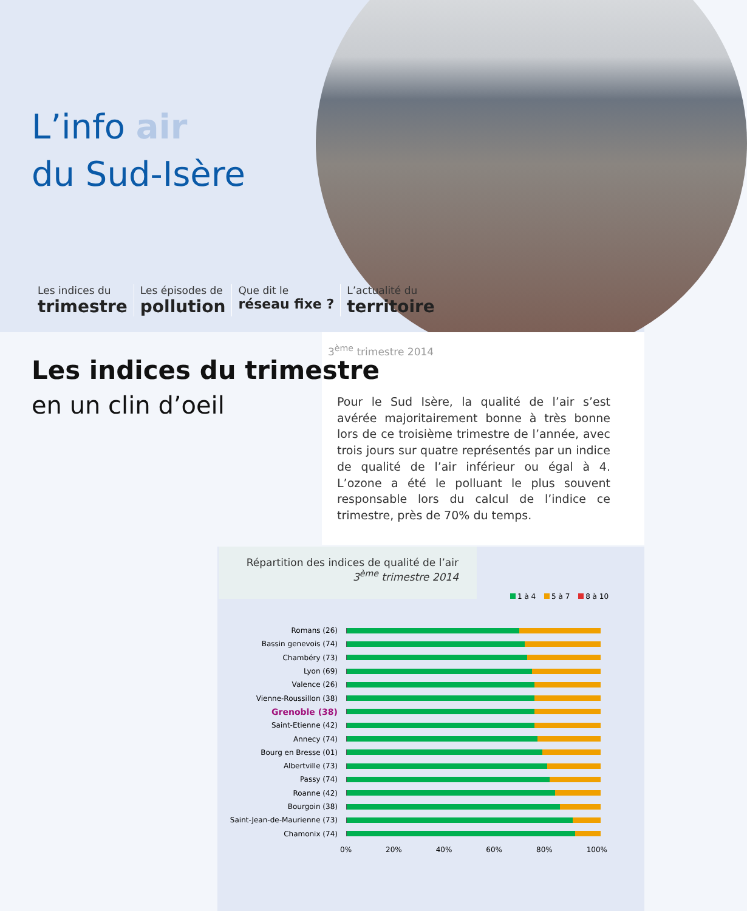L’info air
du Sud-Isère
Les indices du
trimestre
Les épisodes de
pollution
Que dit le
réseau fixe ?
L’actualité du
territoire
3<sup>ème</sup> trimestre 2014
Les indices du trimestre
en un clin d’oeil
Pour le Sud Isère, la qualité de l’air s’est avérée majoritairement bonne à très bonne lors de ce troisième trimestre de l’année, avec trois jours sur quatre représentés par un indice de qualité de l’air inférieur ou égal à 4. L’ozone a été le polluant le plus souvent responsable lors du calcul de l’indice ce trimestre, près de 70% du temps.
Répartition des indices de qualité de l’air
3<sup>ème</sup> trimestre 2014
1 à 4 5 à 7 8 à 10
Romans (26)
Bassin genevois (74)
Chambéry (73)
Lyon (69)
Valence (26)
Vienne-Roussillon (38)
Grenoble (38)
Saint-Etienne (42)
Annecy (74)
Bourg en Bresse (01)
Albertville (73)
Passy (74)
Roanne (42)
Bourgoin (38)
Saint-Jean-de-Maurienne (73)
Chamonix (74)
0% 20% 40% 60% 80% 100%